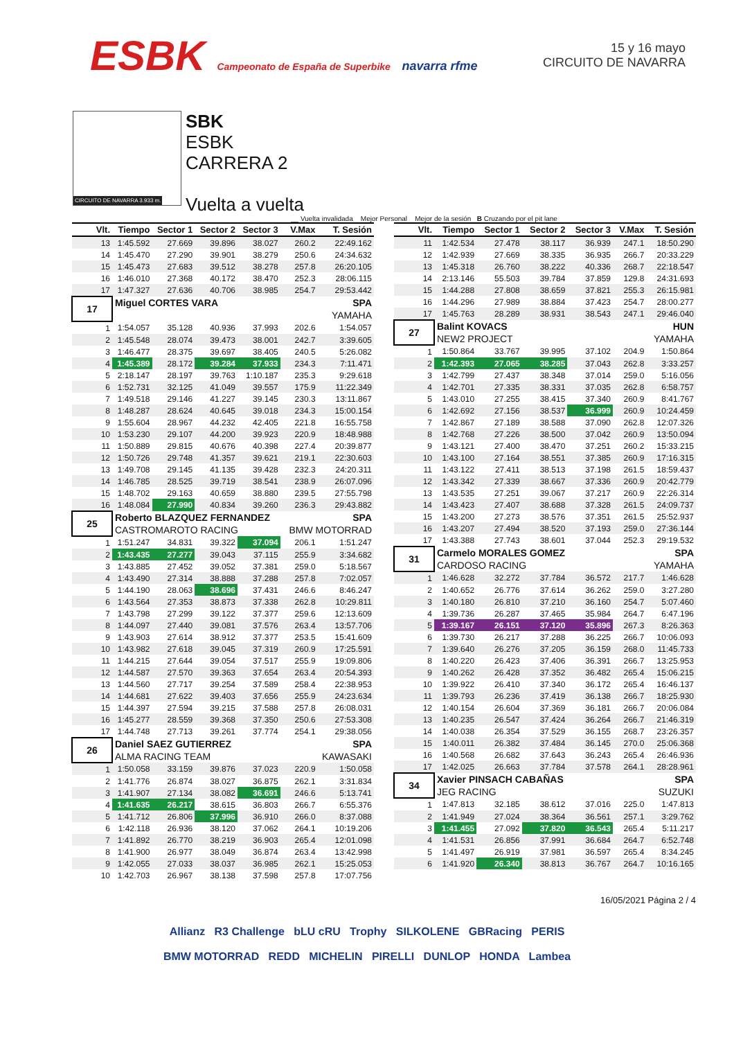ESBK Campeonato de España de Superbike navarra rfme
15 y 16 mayo
CIRCUITO DE NAVARRA
CIRCUITO DE NAVARRA 3.933 m.
SBK
ESBK
CARRERA 2
Vuelta a vuelta
__ Vuelta invalidada Mejor Personal Mejor de la sesión B Cruzando por el pit lane
| Vlt. | Tiempo | Sector 1 | Sector 2 | Sector 3 | V.Max | T. Sesión |
| --- | --- | --- | --- | --- | --- | --- |
| 13 | 1:45.592 | 27.669 | 39.896 | 38.027 | 260.2 | 22:49.162 |
| 14 | 1:45.470 | 27.290 | 39.901 | 38.279 | 250.6 | 24:34.632 |
| 15 | 1:45.473 | 27.683 | 39.512 | 38.278 | 257.8 | 26:20.105 |
| 16 | 1:46.010 | 27.368 | 40.172 | 38.470 | 252.3 | 28:06.115 |
| 17 | 1:47.327 | 27.636 | 40.706 | 38.985 | 254.7 | 29:53.442 |
| 17 | Miguel CORTES VARA | | | | | SPA |
| | | | | | | YAMAHA |
| 1 | 1:54.057 | 35.128 | 40.936 | 37.993 | 202.6 | 1:54.057 |
| 2 | 1:45.548 | 28.074 | 39.473 | 38.001 | 242.7 | 3:39.605 |
| 3 | 1:46.477 | 28.375 | 39.697 | 38.405 | 240.5 | 5:26.082 |
| 4 | 1:45.389 | 28.172 | 39.284 | 37.933 | 234.3 | 7:11.471 |
| 5 | 2:18.147 | 28.197 | 39.763 | 1:10.187 | 235.3 | 9:29.618 |
| 6 | 1:52.731 | 32.125 | 41.049 | 39.557 | 175.9 | 11:22.349 |
| 7 | 1:49.518 | 29.146 | 41.227 | 39.145 | 230.3 | 13:11.867 |
| 8 | 1:48.287 | 28.624 | 40.645 | 39.018 | 234.3 | 15:00.154 |
| 9 | 1:55.604 | 28.967 | 44.232 | 42.405 | 221.8 | 16:55.758 |
| 10 | 1:53.230 | 29.107 | 44.200 | 39.923 | 220.9 | 18:48.988 |
| 11 | 1:50.889 | 29.815 | 40.676 | 40.398 | 227.4 | 20:39.877 |
| 12 | 1:50.726 | 29.748 | 41.357 | 39.621 | 219.1 | 22:30.603 |
| 13 | 1:49.708 | 29.145 | 41.135 | 39.428 | 232.3 | 24:20.311 |
| 14 | 1:46.785 | 28.525 | 39.719 | 38.541 | 238.9 | 26:07.096 |
| 15 | 1:48.702 | 29.163 | 40.659 | 38.880 | 239.5 | 27:55.798 |
| 16 | 1:48.084 | 27.990 | 40.834 | 39.260 | 236.3 | 29:43.882 |
| 25 | Roberto BLAZQUEZ FERNANDEZ | | | | | SPA |
| | CASTROMAROTO RACING | | | | BMW MOTORRAD | |
| 1 | 1:51.247 | 34.831 | 39.322 | 37.094 | 206.1 | 1:51.247 |
| 2 | 1:43.435 | 27.277 | 39.043 | 37.115 | 255.9 | 3:34.682 |
| 3 | 1:43.885 | 27.452 | 39.052 | 37.381 | 259.0 | 5:18.567 |
| 4 | 1:43.490 | 27.314 | 38.888 | 37.288 | 257.8 | 7:02.057 |
| 5 | 1:44.190 | 28.063 | 38.696 | 37.431 | 246.6 | 8:46.247 |
| 6 | 1:43.564 | 27.353 | 38.873 | 37.338 | 262.8 | 10:29.811 |
| 7 | 1:43.798 | 27.299 | 39.122 | 37.377 | 259.6 | 12:13.609 |
| 8 | 1:44.097 | 27.440 | 39.081 | 37.576 | 263.4 | 13:57.706 |
| 9 | 1:43.903 | 27.614 | 38.912 | 37.377 | 253.5 | 15:41.609 |
| 10 | 1:43.982 | 27.618 | 39.045 | 37.319 | 260.9 | 17:25.591 |
| 11 | 1:44.215 | 27.644 | 39.054 | 37.517 | 255.9 | 19:09.806 |
| 12 | 1:44.587 | 27.570 | 39.363 | 37.654 | 263.4 | 20:54.393 |
| 13 | 1:44.560 | 27.717 | 39.254 | 37.589 | 258.4 | 22:38.953 |
| 14 | 1:44.681 | 27.622 | 39.403 | 37.656 | 255.9 | 24:23.634 |
| 15 | 1:44.397 | 27.594 | 39.215 | 37.588 | 257.8 | 26:08.031 |
| 16 | 1:45.277 | 28.559 | 39.368 | 37.350 | 250.6 | 27:53.308 |
| 17 | 1:44.748 | 27.713 | 39.261 | 37.774 | 254.1 | 29:38.056 |
| 26 | Daniel SAEZ GUTIERREZ | | | | | SPA |
| | ALMA RACING TEAM | | | | KAWASAKI | |
| 1 | 1:50.058 | 33.159 | 39.876 | 37.023 | 220.9 | 1:50.058 |
| 2 | 1:41.776 | 26.874 | 38.027 | 36.875 | 262.1 | 3:31.834 |
| 3 | 1:41.907 | 27.134 | 38.082 | 36.691 | 246.6 | 5:13.741 |
| 4 | 1:41.635 | 26.217 | 38.615 | 36.803 | 266.7 | 6:55.376 |
| 5 | 1:41.712 | 26.806 | 37.996 | 36.910 | 266.0 | 8:37.088 |
| 6 | 1:42.118 | 26.936 | 38.120 | 37.062 | 264.1 | 10:19.206 |
| 7 | 1:41.892 | 26.770 | 38.219 | 36.903 | 265.4 | 12:01.098 |
| 8 | 1:41.900 | 26.977 | 38.049 | 36.874 | 263.4 | 13:42.998 |
| 9 | 1:42.055 | 27.033 | 38.037 | 36.985 | 262.1 | 15:25.053 |
| 10 | 1:42.703 | 26.967 | 38.138 | 37.598 | 257.8 | 17:07.756 |
| Vlt. | Tiempo | Sector 1 | Sector 2 | Sector 3 | V.Max | T. Sesión |
| --- | --- | --- | --- | --- | --- | --- |
| 11 | 1:42.534 | 27.478 | 38.117 | 36.939 | 247.1 | 18:50.290 |
| 12 | 1:42.939 | 27.669 | 38.335 | 36.935 | 266.7 | 20:33.229 |
| 13 | 1:45.318 | 26.760 | 38.222 | 40.336 | 268.7 | 22:18.547 |
| 14 | 2:13.146 | 55.503 | 39.784 | 37.859 | 129.8 | 24:31.693 |
| 15 | 1:44.288 | 27.808 | 38.659 | 37.821 | 255.3 | 26:15.981 |
| 16 | 1:44.296 | 27.989 | 38.884 | 37.423 | 254.7 | 28:00.277 |
| 17 | 1:45.763 | 28.289 | 38.931 | 38.543 | 247.1 | 29:46.040 |
| 27 | Balint KOVACS | | | | | HUN |
| | NEW2 PROJECT | | | | YAMAHA | |
| 1 | 1:50.864 | 33.767 | 39.995 | 37.102 | 204.9 | 1:50.864 |
| 2 | 1:42.393 | 27.065 | 38.285 | 37.043 | 262.8 | 3:33.257 |
| 3 | 1:42.799 | 27.437 | 38.348 | 37.014 | 259.0 | 5:16.056 |
| 4 | 1:42.701 | 27.335 | 38.331 | 37.035 | 262.8 | 6:58.757 |
| 5 | 1:43.010 | 27.255 | 38.415 | 37.340 | 260.9 | 8:41.767 |
| 6 | 1:42.692 | 27.156 | 38.537 | 36.999 | 260.9 | 10:24.459 |
| 7 | 1:42.867 | 27.189 | 38.588 | 37.090 | 262.8 | 12:07.326 |
| 8 | 1:42.768 | 27.226 | 38.500 | 37.042 | 260.9 | 13:50.094 |
| 9 | 1:43.121 | 27.400 | 38.470 | 37.251 | 260.2 | 15:33.215 |
| 10 | 1:43.100 | 27.164 | 38.551 | 37.385 | 260.9 | 17:16.315 |
| 11 | 1:43.122 | 27.411 | 38.513 | 37.198 | 261.5 | 18:59.437 |
| 12 | 1:43.342 | 27.339 | 38.667 | 37.336 | 260.9 | 20:42.779 |
| 13 | 1:43.535 | 27.251 | 39.067 | 37.217 | 260.9 | 22:26.314 |
| 14 | 1:43.423 | 27.407 | 38.688 | 37.328 | 261.5 | 24:09.737 |
| 15 | 1:43.200 | 27.273 | 38.576 | 37.351 | 261.5 | 25:52.937 |
| 16 | 1:43.207 | 27.494 | 38.520 | 37.193 | 259.0 | 27:36.144 |
| 17 | 1:43.388 | 27.743 | 38.601 | 37.044 | 252.3 | 29:19.532 |
| 31 | Carmelo MORALES GOMEZ | | | | | SPA |
| | CARDOSO RACING | | | | YAMAHA | |
| 1 | 1:46.628 | 32.272 | 37.784 | 36.572 | 217.7 | 1:46.628 |
| 2 | 1:40.652 | 26.776 | 37.614 | 36.262 | 259.0 | 3:27.280 |
| 3 | 1:40.180 | 26.810 | 37.210 | 36.160 | 254.7 | 5:07.460 |
| 4 | 1:39.736 | 26.287 | 37.465 | 35.984 | 264.7 | 6:47.196 |
| 5 | 1:39.167 | 26.151 | 37.120 | 35.896 | 267.3 | 8:26.363 |
| 6 | 1:39.730 | 26.217 | 37.288 | 36.225 | 266.7 | 10:06.093 |
| 7 | 1:39.640 | 26.276 | 37.205 | 36.159 | 268.0 | 11:45.733 |
| 8 | 1:40.220 | 26.423 | 37.406 | 36.391 | 266.7 | 13:25.953 |
| 9 | 1:40.262 | 26.428 | 37.352 | 36.482 | 265.4 | 15:06.215 |
| 10 | 1:39.922 | 26.410 | 37.340 | 36.172 | 265.4 | 16:46.137 |
| 11 | 1:39.793 | 26.236 | 37.419 | 36.138 | 266.7 | 18:25.930 |
| 12 | 1:40.154 | 26.604 | 37.369 | 36.181 | 266.7 | 20:06.084 |
| 13 | 1:40.235 | 26.547 | 37.424 | 36.264 | 266.7 | 21:46.319 |
| 14 | 1:40.038 | 26.354 | 37.529 | 36.155 | 268.7 | 23:26.357 |
| 15 | 1:40.011 | 26.382 | 37.484 | 36.145 | 270.0 | 25:06.368 |
| 16 | 1:40.568 | 26.682 | 37.643 | 36.243 | 265.4 | 26:46.936 |
| 17 | 1:42.025 | 26.663 | 37.784 | 37.578 | 264.1 | 28:28.961 |
| 34 | Xavier PINSACH CABAÑAS | | | | | SPA |
| | JEG RACING | | | | SUZUKI | |
| 1 | 1:47.813 | 32.185 | 38.612 | 37.016 | 225.0 | 1:47.813 |
| 2 | 1:41.949 | 27.024 | 38.364 | 36.561 | 257.1 | 3:29.762 |
| 3 | 1:41.455 | 27.092 | 37.820 | 36.543 | 265.4 | 5:11.217 |
| 4 | 1:41.531 | 26.856 | 37.991 | 36.684 | 264.7 | 6:52.748 |
| 5 | 1:41.497 | 26.919 | 37.981 | 36.597 | 265.4 | 8:34.245 |
| 6 | 1:41.920 | 26.340 | 38.813 | 36.767 | 264.7 | 10:16.165 |
16/05/2021 Página 2 / 4
Allianz R3 Challenge bLU cRU Trophy SILKOLENE GBRacing PERIS
BMW MOTORRAD REDD MICHELIN PIRELLI DUNLOP HONDA Lambea